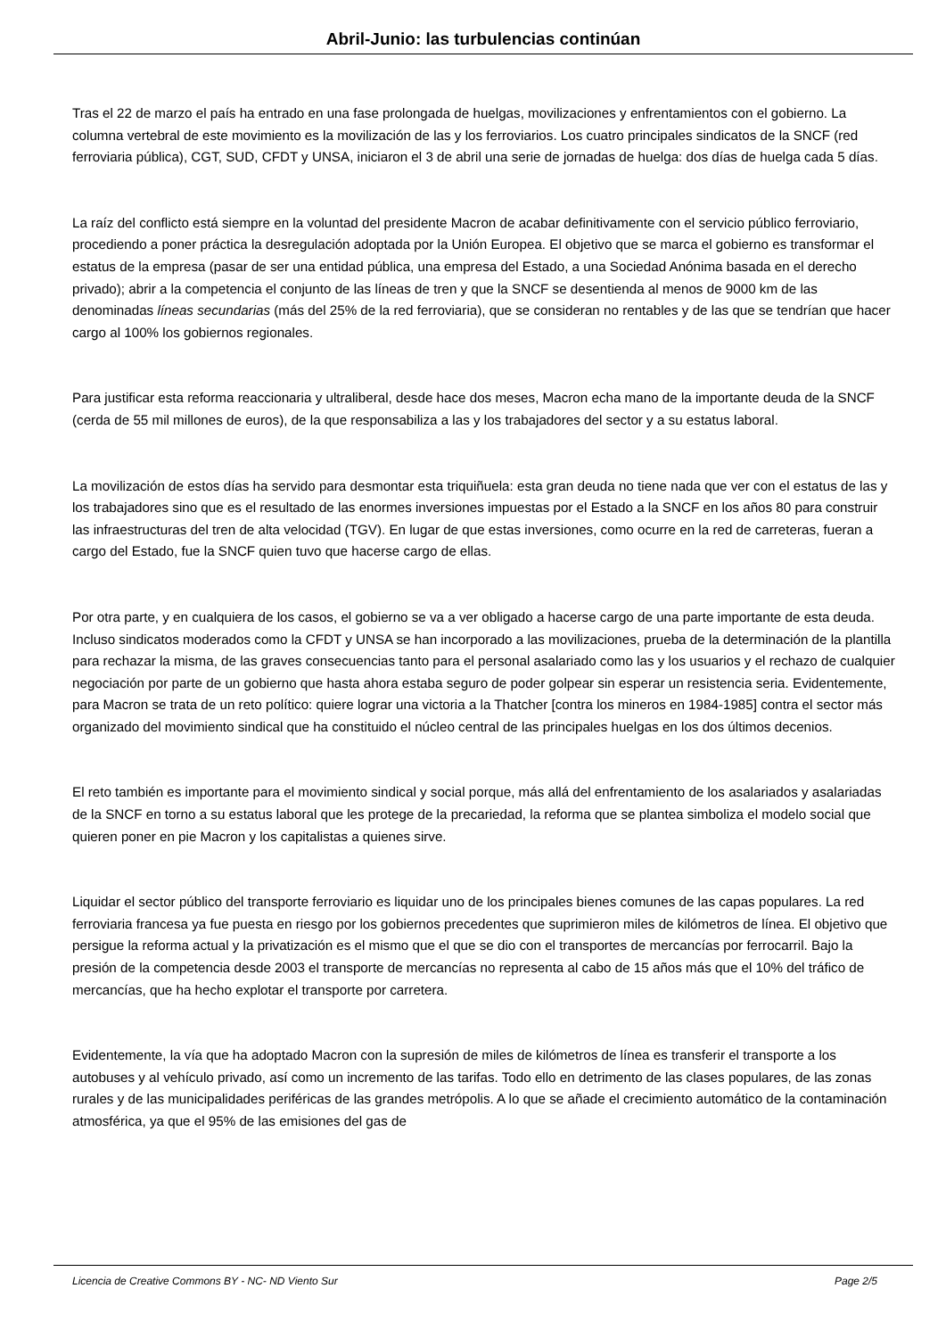Abril-Junio: las turbulencias continúan
Tras el 22 de marzo el país ha entrado en una fase prolongada de huelgas, movilizaciones y enfrentamientos con el gobierno. La columna vertebral de este movimiento es la movilización de las y los ferroviarios. Los cuatro principales sindicatos de la SNCF (red ferroviaria pública), CGT, SUD, CFDT y UNSA, iniciaron el 3 de abril una serie de jornadas de huelga: dos días de huelga cada 5 días.
La raíz del conflicto está siempre en la voluntad del presidente Macron de acabar definitivamente con el servicio público ferroviario, procediendo a poner práctica la desregulación adoptada por la Unión Europea. El objetivo que se marca el gobierno es transformar el estatus de la empresa (pasar de ser una entidad pública, una empresa del Estado, a una Sociedad Anónima basada en el derecho privado); abrir a la competencia el conjunto de las líneas de tren y que la SNCF se desentienda al menos de 9000 km de las denominadas líneas secundarias (más del 25% de la red ferroviaria), que se consideran no rentables y de las que se tendrían que hacer cargo al 100% los gobiernos regionales.
Para justificar esta reforma reaccionaria y ultraliberal, desde hace dos meses, Macron echa mano de la importante deuda de la SNCF (cerda de 55 mil millones de euros), de la que responsabiliza a las y los trabajadores del sector y a su estatus laboral.
La movilización de estos días ha servido para desmontar esta triquiñuela: esta gran deuda no tiene nada que ver con el estatus de las y los trabajadores sino que es el resultado de las enormes inversiones impuestas por el Estado a la SNCF en los años 80 para construir las infraestructuras del tren de alta velocidad (TGV). En lugar de que estas inversiones, como ocurre en la red de carreteras, fueran a cargo del Estado, fue la SNCF quien tuvo que hacerse cargo de ellas.
Por otra parte, y en cualquiera de los casos, el gobierno se va a ver obligado a hacerse cargo de una parte importante de esta deuda. Incluso sindicatos moderados como la CFDT y UNSA se han incorporado a las movilizaciones, prueba de la determinación de la plantilla para rechazar la misma, de las graves consecuencias tanto para el personal asalariado como las y los usuarios y el rechazo de cualquier negociación por parte de un gobierno que hasta ahora estaba seguro de poder golpear sin esperar un resistencia seria. Evidentemente, para Macron se trata de un reto político: quiere lograr una victoria a la Thatcher [contra los mineros en 1984-1985] contra el sector más organizado del movimiento sindical que ha constituido el núcleo central de las principales huelgas en los dos últimos decenios.
El reto también es importante para el movimiento sindical y social porque, más allá del enfrentamiento de los asalariados y asalariadas de la SNCF en torno a su estatus laboral que les protege de la precariedad, la reforma que se plantea simboliza el modelo social que quieren poner en pie Macron y los capitalistas a quienes sirve.
Liquidar el sector público del transporte ferroviario es liquidar uno de los principales bienes comunes de las capas populares. La red ferroviaria francesa ya fue puesta en riesgo por los gobiernos precedentes que suprimieron miles de kilómetros de línea. El objetivo que persigue la reforma actual y la privatización es el mismo que el que se dio con el transportes de mercancías por ferrocarril. Bajo la presión de la competencia desde 2003 el transporte de mercancías no representa al cabo de 15 años más que el 10% del tráfico de mercancías, que ha hecho explotar el transporte por carretera.
Evidentemente, la vía que ha adoptado Macron con la supresión de miles de kilómetros de línea es transferir el transporte a los autobuses y al vehículo privado, así como un incremento de las tarifas. Todo ello en detrimento de las clases populares, de las zonas rurales y de las municipalidades periféricas de las grandes metrópolis. A lo que se añade el crecimiento automático de la contaminación atmosférica, ya que el 95% de las emisiones del gas de
Licencia de Creative Commons BY - NC- ND Viento Sur Page 2/5